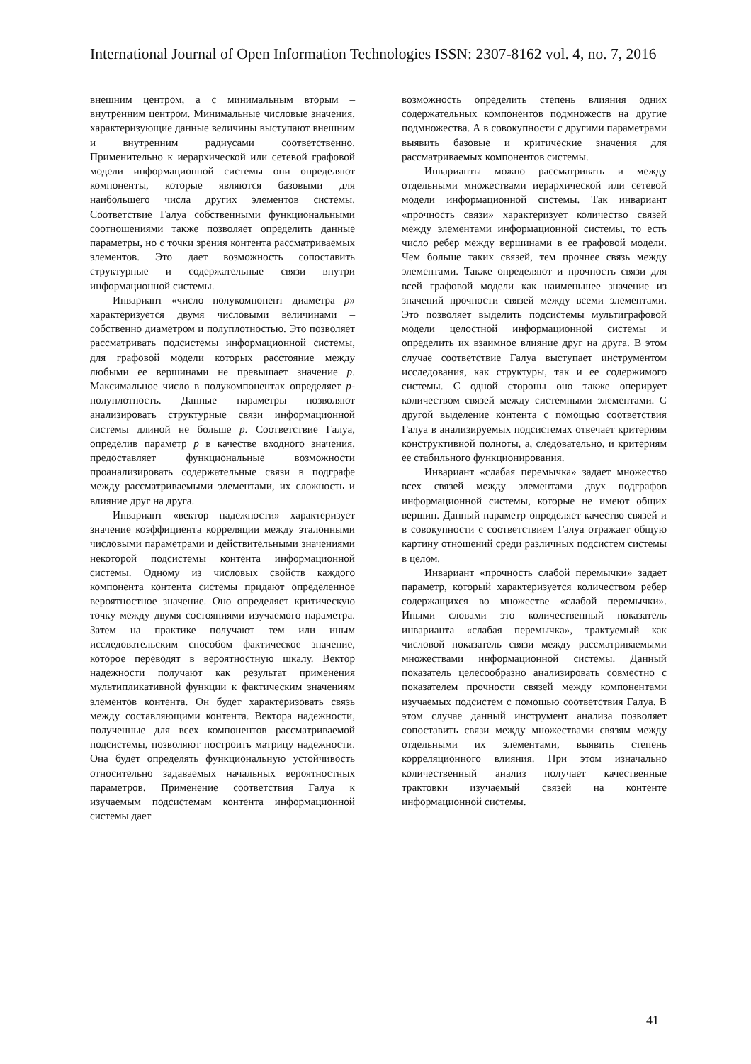International Journal of Open Information Technologies ISSN: 2307-8162 vol. 4, no. 7, 2016
внешним центром, а с минимальным вторым – внутренним центром. Минимальные числовые значения, характеризующие данные величины выступают внешним и внутренним радиусами соответственно. Применительно к иерархической или сетевой графовой модели информационной системы они определяют компоненты, которые являются базовыми для наибольшего числа других элементов системы. Соответствие Галуа собственными функциональными соотношениями также позволяет определить данные параметры, но с точки зрения контента рассматриваемых элементов. Это дает возможность сопоставить структурные и содержательные связи внутри информационной системы.
Инвариант «число полукомпонент диаметра p» характеризуется двумя числовыми величинами – собственно диаметром и полуплотностью. Это позволяет рассматривать подсистемы информационной системы, для графовой модели которых расстояние между любыми ее вершинами не превышает значение p. Максимальное число в полукомпонентах определяет p-полуплотность. Данные параметры позволяют анализировать структурные связи информационной системы длиной не больше p. Соответствие Галуа, определив параметр p в качестве входного значения, предоставляет функциональные возможности проанализировать содержательные связи в подграфе между рассматриваемыми элементами, их сложность и влияние друг на друга.
Инвариант «вектор надежности» характеризует значение коэффициента корреляции между эталонными числовыми параметрами и действительными значениями некоторой подсистемы контента информационной системы. Одному из числовых свойств каждого компонента контента системы придают определенное вероятностное значение. Оно определяет критическую точку между двумя состояниями изучаемого параметра. Затем на практике получают тем или иным исследовательским способом фактическое значение, которое переводят в вероятностную шкалу. Вектор надежности получают как результат применения мультипликативной функции к фактическим значениям элементов контента. Он будет характеризовать связь между составляющими контента. Вектора надежности, полученные для всех компонентов рассматриваемой подсистемы, позволяют построить матрицу надежности. Она будет определять функциональную устойчивость относительно задаваемых начальных вероятностных параметров. Применение соответствия Галуа к изучаемым подсистемам контента информационной системы дает
возможность определить степень влияния одних содержательных компонентов подмножеств на другие подмножества. А в совокупности с другими параметрами выявить базовые и критические значения для рассматриваемых компонентов системы.
Инварианты можно рассматривать и между отдельными множествами иерархической или сетевой модели информационной системы. Так инвариант «прочность связи» характеризует количество связей между элементами информационной системы, то есть число ребер между вершинами в ее графовой модели. Чем больше таких связей, тем прочнее связь между элементами. Также определяют и прочность связи для всей графовой модели как наименьшее значение из значений прочности связей между всеми элементами. Это позволяет выделить подсистемы мультиграфовой модели целостной информационной системы и определить их взаимное влияние друг на друга. В этом случае соответствие Галуа выступает инструментом исследования, как структуры, так и ее содержимого системы. С одной стороны оно также оперирует количеством связей между системными элементами. С другой выделение контента с помощью соответствия Галуа в анализируемых подсистемах отвечает критериям конструктивной полноты, а, следовательно, и критериям ее стабильного функционирования.
Инвариант «слабая перемычка» задает множество всех связей между элементами двух подграфов информационной системы, которые не имеют общих вершин. Данный параметр определяет качество связей и в совокупности с соответствием Галуа отражает общую картину отношений среди различных подсистем системы в целом.
Инвариант «прочность слабой перемычки» задает параметр, который характеризуется количеством ребер содержащихся во множестве «слабой перемычки». Иными словами это количественный показатель инварианта «слабая перемычка», трактуемый как числовой показатель связи между рассматриваемыми множествами информационной системы. Данный показатель целесообразно анализировать совместно с показателем прочности связей между компонентами изучаемых подсистем с помощью соответствия Галуа. В этом случае данный инструмент анализа позволяет сопоставить связи между множествами связям между отдельными их элементами, выявить степень корреляционного влияния. При этом изначально количественный анализ получает качественные трактовки изучаемый связей на контенте информационной системы.
41